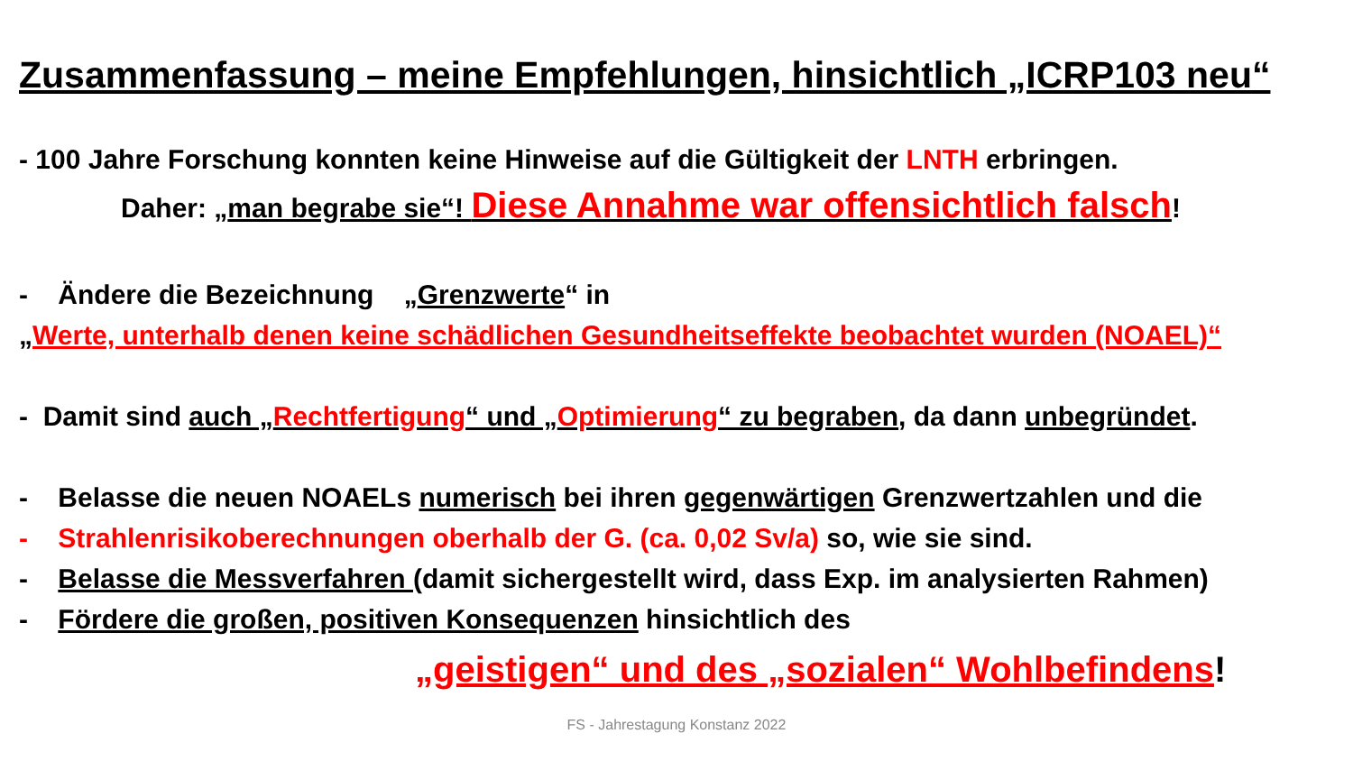Zusammenfassung – meine Empfehlungen, hinsichtlich „ICRP103 neu“
- 100 Jahre Forschung konnten keine Hinweise auf die Gültigkeit der LNTH erbringen.
Daher: „man begrabe sie“! Diese Annahme war offensichtlich falsch!
- Ändere die Bezeichnung „Grenzwerte“ in
„Werte, unterhalb denen keine schädlichen Gesundheitseffekte beobachtet wurden (NOAEL)“
- Damit sind auch „Rechtfertigung“ und „Optimierung“ zu begraben, da dann unbegründet.
- Belasse die neuen NOAELs numerisch bei ihren gegenwärtigen Grenzwertzahlen und die
- Strahlenrisikoberechnungen oberhalb der G. (ca. 0,02 Sv/a) so, wie sie sind.
- Belasse die Messverfahren (damit sichergestellt wird, dass Exp. im analysierten Rahmen)
- Fördere die großen, positiven Konsequenzen hinsichtlich des
„geistigen“ und des „sozialen“ Wohlbefindens!
FS - Jahrestagung Konstanz 2022